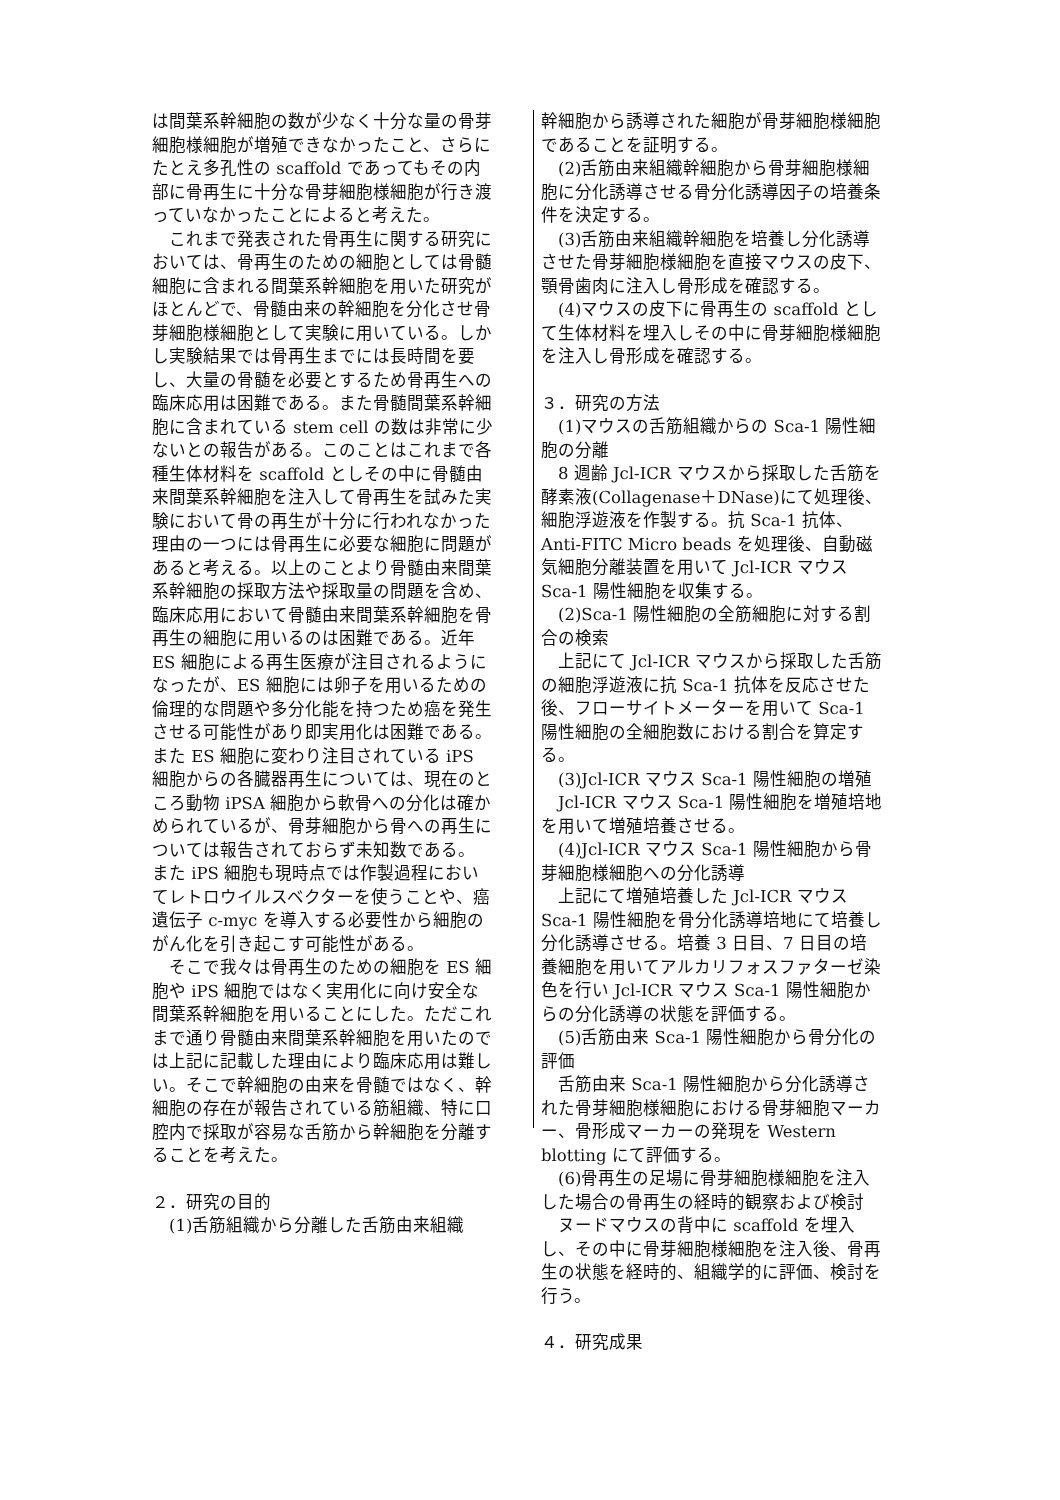は間葉系幹細胞の数が少なく十分な量の骨芽細胞様細胞が増殖できなかったこと、さらにたとえ多孔性の scaffold であってもその内部に骨再生に十分な骨芽細胞様細胞が行き渡っていなかったことによると考えた。
　これまで発表された骨再生に関する研究においては、骨再生のための細胞としては骨髄細胞に含まれる間葉系幹細胞を用いた研究がほとんどで、骨髄由来の幹細胞を分化させ骨芽細胞様細胞として実験に用いている。しかし実験結果では骨再生までには長時間を要し、大量の骨髄を必要とするため骨再生への臨床応用は困難である。また骨髄間葉系幹細胞に含まれている stem cell の数は非常に少ないとの報告がある。このことはこれまで各種生体材料を scaffold としその中に骨髄由来間葉系幹細胞を注入して骨再生を試みた実験において骨の再生が十分に行われなかった理由の一つには骨再生に必要な細胞に問題があると考える。以上のことより骨髄由来間葉系幹細胞の採取方法や採取量の問題を含め、臨床応用において骨髄由来間葉系幹細胞を骨再生の細胞に用いるのは困難である。近年 ES 細胞による再生医療が注目されるようになったが、ES 細胞には卵子を用いるための倫理的な問題や多分化能を持つため癌を発生させる可能性があり即実用化は困難である。また ES 細胞に変わり注目されている iPS 細胞からの各臓器再生については、現在のところ動物 iPSA 細胞から軟骨への分化は確かめられているが、骨芽細胞から骨への再生については報告されておらず未知数である。 また iPS 細胞も現時点では作製過程においてレトロウイルスベクターを使うことや、癌遺伝子 c-myc を導入する必要性から細胞のがん化を引き起こす可能性がある。
　そこで我々は骨再生のための細胞を ES 細胞や iPS 細胞ではなく実用化に向け安全な間葉系幹細胞を用いることにした。ただこれまで通り骨髄由来間葉系幹細胞を用いたのでは上記に記載した理由により臨床応用は難しい。そこで幹細胞の由来を骨髄ではなく、幹細胞の存在が報告されている筋組織、特に口腔内で採取が容易な舌筋から幹細胞を分離することを考えた。
２．研究の目的
　(1)舌筋組織から分離した舌筋由来組織
幹細胞から誘導された細胞が骨芽細胞様細胞であることを証明する。
　(2)舌筋由来組織幹細胞から骨芽細胞様細胞に分化誘導させる骨分化誘導因子の培養条件を決定する。
　(3)舌筋由来組織幹細胞を培養し分化誘導させた骨芽細胞様細胞を直接マウスの皮下、顎骨歯肉に注入し骨形成を確認する。
　(4)マウスの皮下に骨再生の scaffold として生体材料を埋入しその中に骨芽細胞様細胞を注入し骨形成を確認する。
３．研究の方法
　(1)マウスの舌筋組織からの Sca-1 陽性細胞の分離
　8 週齢 Jcl-ICR マウスから採取した舌筋を酵素液(Collagenase＋DNase)にて処理後、細胞浮遊液を作製する。抗 Sca-1 抗体、Anti-FITC Micro beads を処理後、自動磁気細胞分離装置を用いて Jcl-ICR マウス Sca-1 陽性細胞を収集する。
　(2)Sca-1 陽性細胞の全筋細胞に対する割合の検索
　上記にて Jcl-ICR マウスから採取した舌筋の細胞浮遊液に抗 Sca-1 抗体を反応させた後、フローサイトメーターを用いて Sca-1 陽性細胞の全細胞数における割合を算定する。
　(3)Jcl-ICR マウス Sca-1 陽性細胞の増殖
　Jcl-ICR マウス Sca-1 陽性細胞を増殖培地を用いて増殖培養させる。
　(4)Jcl-ICR マウス Sca-1 陽性細胞から骨芽細胞様細胞への分化誘導
　上記にて増殖培養した Jcl-ICR マウス Sca-1 陽性細胞を骨分化誘導培地にて培養し分化誘導させる。培養 3 日目、7 日目の培養細胞を用いてアルカリフォスファターゼ染色を行い Jcl-ICR マウス Sca-1 陽性細胞からの分化誘導の状態を評価する。
　(5)舌筋由来 Sca-1 陽性細胞から骨分化の評価
　舌筋由来 Sca-1 陽性細胞から分化誘導された骨芽細胞様細胞における骨芽細胞マーカー、骨形成マーカーの発現を Western blotting にて評価する。
　(6)骨再生の足場に骨芽細胞様細胞を注入した場合の骨再生の経時的観察および検討
　ヌードマウスの背中に scaffold を埋入し、その中に骨芽細胞様細胞を注入後、骨再生の状態を経時的、組織学的に評価、検討を行う。
４．研究成果